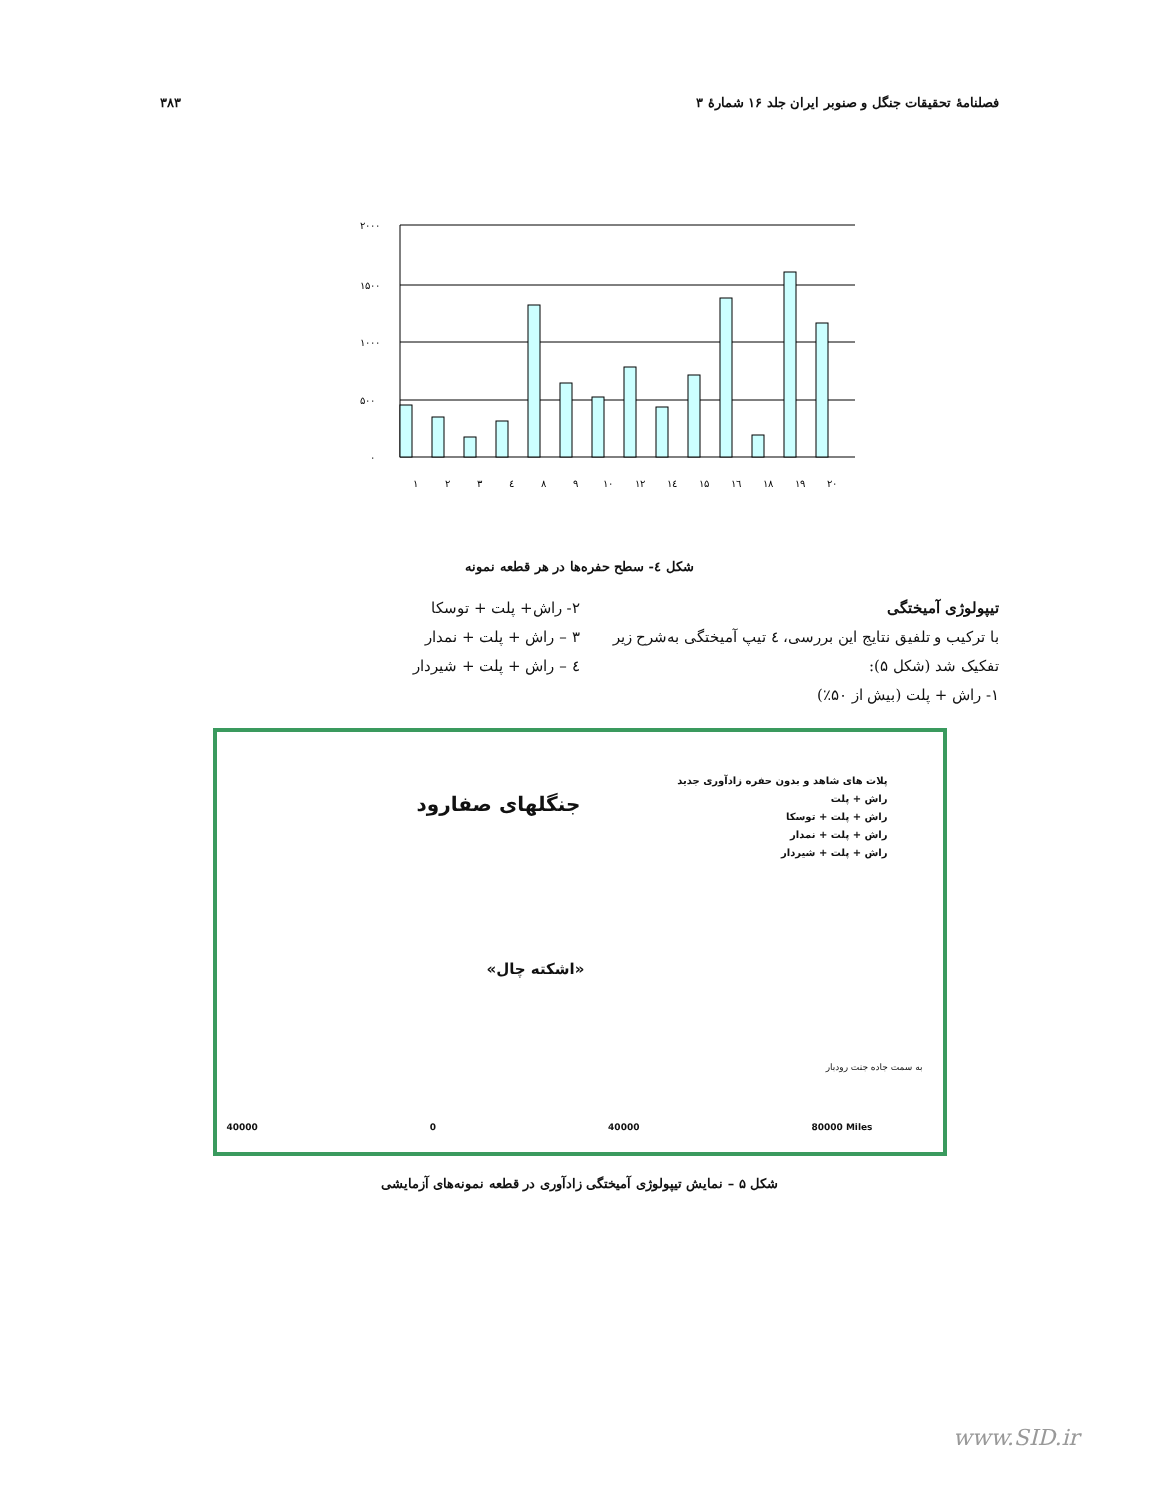فصلنامهٔ تحقیقات جنگل و صنوبر ایران جلد ۱۶ شمارهٔ ۳ ۳۸۳
۲۰۰۰
۱۵۰۰
۱۰۰۰
۵۰۰
۰
۱
۲
۳
٤
۸
۹
۱۰
۱۲
۱٤
۱۵
۱٦
۱۸
۱۹
۲۰
شکل ٤- سطح حفره‌ها در هر قطعه نمونه
تیپولوژی آمیختگی
با ترکیب و تلفیق نتایج این بررسی، ٤ تیپ آمیختگی به‌شرح زیر تفکیک شد (شکل ۵):
۱- راش + پلت (بیش از ۵۰٪)
۲- راش+ پلت + توسکا
۳ – راش + پلت + نمدار
٤ – راش + پلت + شیردار
جنگلهای صفارود
پلات های شاهد و بدون حفره زادآوری جدید
راش + پلت
راش + پلت + توسکا
راش + پلت + نمدار
راش + پلت + شیردار
«اشکته چال»
به سمت جاده جنت رودبار
40000 0 40000 80000 Miles
شکل ۵ – نمایش تیپولوژی آمیختگی زادآوری در قطعه نمونه‌های آزمایشی
www.SID.ir